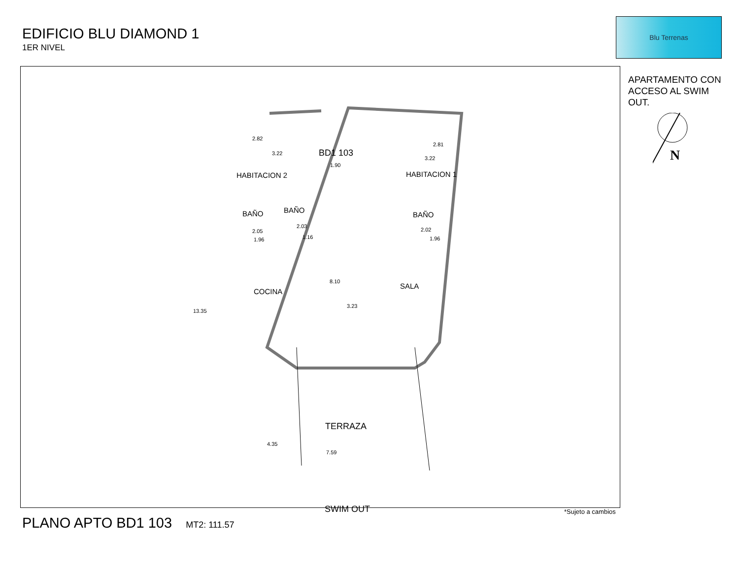EDIFICIO BLU DIAMOND 1
1ER NIVEL
Blu Terrenas
APARTAMENTO CON ACCESO AL SWIM OUT.
N
BD1 103
1.90
HABITACION 2
2.82
3.22
HABITACION 1
2.81
3.22
BAÑO BAÑO
BAÑO
2.05
1.96
2.03
1.16
2.02
1.96
COCINA
8.10
SALA
3.23
13.35
TERRAZA
4.35
7.59
SWIM OUT
*Sujeto a cambios
PLANO APTO BD1 103 MT2: 111.57